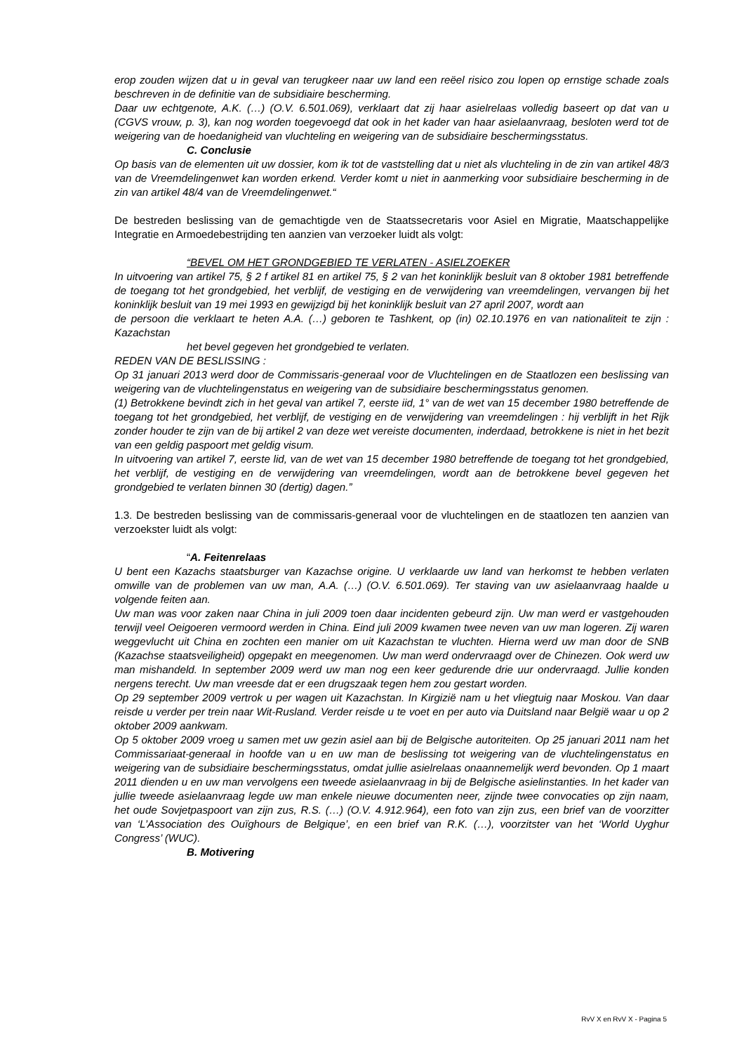erop zouden wijzen dat u in geval van terugkeer naar uw land een reëel risico zou lopen op ernstige schade zoals beschreven in de definitie van de subsidiaire bescherming.
Daar uw echtgenote, A.K. (…) (O.V. 6.501.069), verklaart dat zij haar asielrelaas volledig baseert op dat van u (CGVS vrouw, p. 3), kan nog worden toegevoegd dat ook in het kader van haar asielaanvraag, besloten werd tot de weigering van de hoedanigheid van vluchteling en weigering van de subsidiaire beschermingsstatus.
C. Conclusie
Op basis van de elementen uit uw dossier, kom ik tot de vaststelling dat u niet als vluchteling in de zin van artikel 48/3 van de Vreemdelingenwet kan worden erkend. Verder komt u niet in aanmerking voor subsidiaire bescherming in de zin van artikel 48/4 van de Vreemdelingenwet.“
De bestreden beslissing van de gemachtigde ven de Staatssecretaris voor Asiel en Migratie, Maatschappelijke Integratie en Armoedebestrijding ten aanzien van verzoeker luidt als volgt:
“BEVEL OM HET GRONDGEBIED TE VERLATEN - ASIELZOEKER
In uitvoering van artikel 75, § 2 f artikel 81 en artikel 75, § 2 van het koninklijk besluit van 8 oktober 1981 betreffende de toegang tot het grondgebied, het verblijf, de vestiging en de verwijdering van vreemdelingen, vervangen bij het koninklijk besluit van 19 mei 1993 en gewijzigd bij het koninklijk besluit van 27 april 2007, wordt aan
de persoon die verklaart te heten A.A. (…) geboren te Tashkent, op (in) 02.10.1976 en van nationaliteit te zijn : Kazachstan
het bevel gegeven het grondgebied te verlaten.
REDEN VAN DE BESLISSING :
Op 31 januari 2013 werd door de Commissaris-generaal voor de Vluchtelingen en de Staatlozen een beslissing van weigering van de vluchtelingenstatus en weigering van de subsidiaire beschermingsstatus genomen.
(1) Betrokkene bevindt zich in het geval van artikel 7, eerste iid, 1° van de wet van 15 december 1980 betreffende de toegang tot het grondgebied, het verblijf, de vestiging en de verwijdering van vreemdelingen : hij verblijft in het Rijk zonder houder te zijn van de bij artikel 2 van deze wet vereiste documenten, inderdaad, betrokkene is niet in het bezit van een geldig paspoort met geldig visum.
In uitvoering van artikel 7, eerste lid, van de wet van 15 december 1980 betreffende de toegang tot het grondgebied, het verblijf, de vestiging en de verwijdering van vreemdelingen, wordt aan de betrokkene bevel gegeven het grondgebied te verlaten binnen 30 (dertig) dagen.”
1.3. De bestreden beslissing van de commissaris-generaal voor de vluchtelingen en de staatlozen ten aanzien van verzoekster luidt als volgt:
“A. Feitenrelaas
U bent een Kazachs staatsburger van Kazachse origine. U verklaarde uw land van herkomst te hebben verlaten omwille van de problemen van uw man, A.A. (…) (O.V. 6.501.069). Ter staving van uw asielaanvraag haalde u volgende feiten aan.
Uw man was voor zaken naar China in juli 2009 toen daar incidenten gebeurd zijn. Uw man werd er vastgehouden terwijl veel Oeigoeren vermoord werden in China. Eind juli 2009 kwamen twee neven van uw man logeren. Zij waren weggevlucht uit China en zochten een manier om uit Kazachstan te vluchten. Hierna werd uw man door de SNB (Kazachse staatsveiligheid) opgepakt en meegenomen. Uw man werd ondervraagd over de Chinezen. Ook werd uw man mishandeld. In september 2009 werd uw man nog een keer gedurende drie uur ondervraagd. Jullie konden nergens terecht. Uw man vreesde dat er een drugszaak tegen hem zou gestart worden.
Op 29 september 2009 vertrok u per wagen uit Kazachstan. In Kirgizië nam u het vliegtuig naar Moskou. Van daar reisde u verder per trein naar Wit-Rusland. Verder reisde u te voet en per auto via Duitsland naar België waar u op 2 oktober 2009 aankwam.
Op 5 oktober 2009 vroeg u samen met uw gezin asiel aan bij de Belgische autoriteiten. Op 25 januari 2011 nam het Commissariaat-generaal in hoofde van u en uw man de beslissing tot weigering van de vluchtelingenstatus en weigering van de subsidiaire beschermingsstatus, omdat jullie asielrelaas onaannemelijk werd bevonden. Op 1 maart 2011 dienden u en uw man vervolgens een tweede asielaanvraag in bij de Belgische asielinstanties. In het kader van jullie tweede asielaanvraag legde uw man enkele nieuwe documenten neer, zijnde twee convocaties op zijn naam, het oude Sovjetpaspoort van zijn zus, R.S. (…) (O.V. 4.912.964), een foto van zijn zus, een brief van de voorzitter van ‘L’Association des Ouïghours de Belgique’, en een brief van R.K. (…), voorzitster van het ‘World Uyghur Congress’ (WUC).
B. Motivering
RvV X en RvV X - Pagina 5